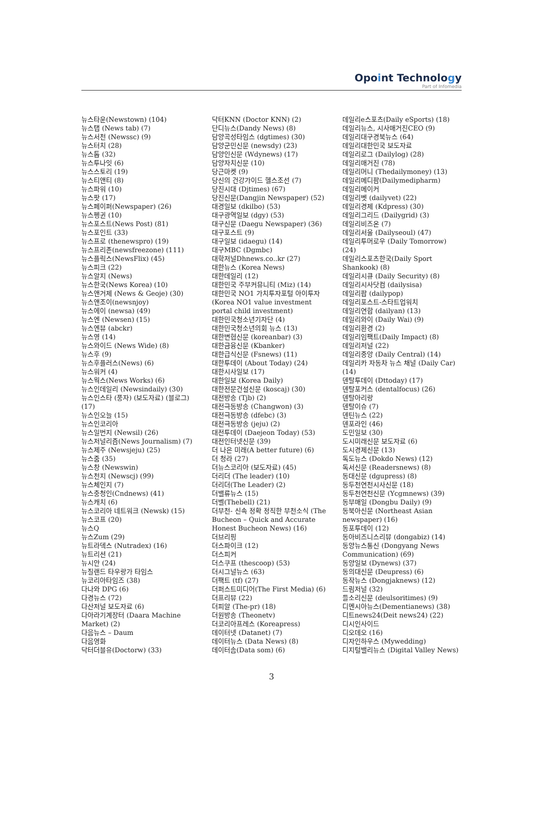Opoint Technology
Part of Infomedia
뉴스타운(Newstown) (104)
뉴스탭 (News tab) (7)
뉴스서천 (Newssc) (9)
뉴스터치 (28)
뉴스톱 (32)
뉴스투나잇 (6)
뉴스스토리 (19)
뉴스티앤티 (8)
뉴스파워 (10)
뉴스팟 (17)
뉴스페이퍼(Newspaper) (26)
뉴스펭귄 (10)
뉴스포스트(News Post) (81)
뉴스포인트 (33)
뉴스프로 (thenewspro) (19)
뉴스프리존(newsfreezone) (111)
뉴스플릭스(NewsFlix) (45)
뉴스피크 (22)
뉴스알지 (News)
뉴스한국(News Korea) (10)
뉴스앤거제 (News & Geoje) (30)
뉴스앤조이(newsnjoy)
뉴스에이 (newsa) (49)
뉴스엔 (Newsen) (15)
뉴스엔뷰 (abckr)
뉴스영 (14)
뉴스와이드 (News Wide) (8)
뉴스후 (9)
뉴스후플러스(News) (6)
뉴스워커 (4)
뉴스웍스(News Works) (6)
뉴스인데일리 (Newsindaily) (30)
뉴스인스타 (풍자) (보도자료) (블로그) (17)
뉴스인오늘 (15)
뉴스인코리아
뉴스일번지 (Newsil) (26)
뉴스저널리즘(News Journalism) (7)
뉴스제주 (Newsjeju) (25)
뉴스줌 (35)
뉴스창 (Newswin)
뉴스천지 (Newscj) (99)
뉴스체인지 (7)
뉴스충청인(Cndnews) (41)
뉴스캐치 (6)
뉴스코리아 네트워크 (Newsk) (15)
뉴스코프 (20)
뉴스Q
뉴스Zum (29)
뉴트라덱스 (Nutradex) (16)
뉴트리션 (21)
뉴시안 (24)
뉴질랜드 타우랑가 타임스
뉴코리아타임즈 (38)
다나와 DPG (6)
다경뉴스 (72)
다산저널 보도자료 (6)
다아라기계장터 (Daara Machine Market) (2)
다음뉴스 – Daum
다음영화
닥터더블유(Doctorw) (33)
닥터KNN (Doctor KNN) (2)
단디뉴스(Dandy News) (8)
담양곡성타임스 (dgtimes) (30)
담양군민신문 (newsdy) (23)
담양인신문 (Wdynews) (17)
담양자치신문 (10)
당근마켓 (9)
당신의 건강가이드 헬스조선 (7)
당진시대 (Djtimes) (67)
당진신문(Dangjin Newspaper) (52)
대경일보 (dkilbo) (53)
대구광역일보 (dgy) (53)
대구신문 (Daegu Newspaper) (36)
대구포스트 (9)
대구일보 (idaegu) (14)
대구MBC (Dgmbc)
대학저널Dhnews.co..kr (27)
대한뉴스 (Korea News)
대한데일리 (12)
대한민국 주부커뮤니티 (Miz) (14)
대한민국 NO1 가치투자포털 아이투자(Korea NO1 value investment portal child investment)
대한민국청소년기자단 (4)
대한민국청소년의회 뉴스 (13)
대한변협신문 (koreanbar) (3)
대한금융신문 (Kbanker)
대한급식신문 (Fsnews) (11)
대한투데이 (About Today) (24)
대한시사일보 (17)
대한일보 (Korea Daily)
대한전문건설신문 (koscaj) (30)
대전방송 (Tjb) (2)
대전극동방송 (Changwon) (3)
대전극동방송 (dfebc) (3)
대전극동방송 (jeju) (2)
대전투데이 (Daejeon Today) (53)
대전인터넷신문 (39)
더 나은 미래(A better future) (6)
더 청라 (27)
더뉴스코리아 (보도자료) (45)
더리더 (The leader) (10)
더리더(The Leader) (2)
더밸류뉴스 (15)
더벨(Thebell) (21)
더부천- 신속 정확 정직한 부천소식 (The Bucheon – Quick and Accurate Honest Bucheon News) (16)
더브리핑
더스파이크 (12)
더스피커
더스쿠프 (thescoop) (53)
더시그널뉴스 (63)
더팩트 (tf) (27)
더퍼스트미디어(The First Media) (6)
더프리뷰 (22)
더피알 (The-pr) (18)
더원방송 (Theonetv)
더코리아프레스 (Koreapress)
데이터넷 (Datanet) (7)
데이터뉴스 (Data News) (8)
데이터솜(Data som) (6)
데일리e스포츠(Daily eSports) (18)
데일리뉴스, 시사매거진CEO (9)
데일리대구경북뉴스 (64)
데일리대한민국 보도자료
데일리로그 (Dailylog) (28)
데일리매거진 (78)
데일리머니 (Thedailymoney) (13)
데일리메디팜(Dailymedipharm)
데일리메이커
데일리벳 (dailyvet) (22)
데일리경제 (Kdpress) (30)
데일리그리드 (Dailygrid) (3)
데일리비즈온 (7)
데일리서울 (Dailyseoul) (47)
데일리투머로우 (Daily Tomorrow) (24)
데일리스포츠한국(Daily Sport Shankook) (8)
데일리시큐 (Daily Security) (8)
데일리시사닷컴 (dailysisa)
데일리팝 (dailypop)
데일리포스트-스타트업워치
데일리연합 (dailyan) (13)
데일리와이 (Daily Wai) (9)
데일리환경 (2)
데일리임팩트(Daily Impact) (8)
데일리저널 (22)
데일리중앙 (Daily Central) (14)
데일리카 자동차 뉴스 채널 (Daily Car) (14)
덴탈투데이 (Dttoday) (17)
덴탈포커스 (dentalfocus) (26)
덴탈아리랑
덴탈이슈 (7)
덴틴뉴스 (22)
덴포라인 (46)
도민일보 (30)
도시미래신문 보도자료 (6)
도시경제신문 (13)
독도뉴스 (Dokdo News) (12)
독서신문 (Readersnews) (8)
동대신문 (dgupress) (8)
동두천연천시사신문 (18)
동두천연천신문 (Ycgmnews) (39)
동부매일 (Dongbu Daily) (9)
동북아신문 (Northeast Asian newspaper) (16)
동포투데이 (12)
동아비즈니스리뷰 (dongabiz) (14)
동양뉴스통신 (Dongyang News Communication) (69)
동양일보 (Dynews) (37)
동의대신문 (Deupress) (6)
동작뉴스 (Dongjaknews) (12)
드림저널 (32)
들소리신문 (deulsoritimes) (9)
디멘시아뉴스(Dementianews) (38)
디트news24(Deit news24) (22)
디시인사이드
디오데오 (16)
디자인하우스 (Mywedding)
디지털밸리뉴스 (Digital Valley News)
3